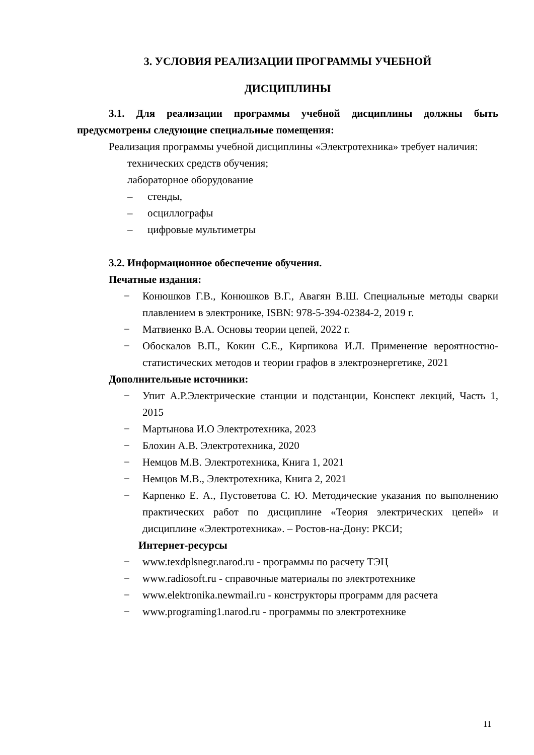3. УСЛОВИЯ РЕАЛИЗАЦИИ ПРОГРАММЫ УЧЕБНОЙ
ДИСЦИПЛИНЫ
3.1. Для реализации программы учебной дисциплины должны быть предусмотрены следующие специальные помещения:
Реализация программы учебной дисциплины «Электротехника» требует наличия:
технических средств обучения;
лабораторное оборудование
– стенды,
– осциллографы
– цифровые мультиметры
3.2. Информационное обеспечение обучения.
Печатные издания:
− Конюшков Г.В., Конюшков В.Г., Авагян В.Ш. Специальные методы сварки плавлением в электронике, ISBN: 978-5-394-02384-2, 2019 г.
− Матвиенко В.А. Основы теории цепей, 2022 г.
− Обоскалов В.П., Кокин С.Е., Кирпикова И.Л. Применение вероятностно-статистических методов и теории графов в электроэнергетике, 2021
Дополнительные источники:
− Упит А.Р.Электрические станции и подстанции, Конспект лекций, Часть 1, 2015
− Мартынова И.О Электротехника, 2023
− Блохин А.В. Электротехника, 2020
− Немцов М.В. Электротехника, Книга 1, 2021
− Немцов М.В., Электротехника, Книга 2, 2021
− Карпенко Е. А., Пустоветова С. Ю. Методические указания по выполнению практических работ по дисциплине «Теория электрических цепей» и дисциплине «Электротехника». – Ростов-на-Дону: РКСИ;
Интернет-ресурсы
− www.texdplsnegr.narod.ru - программы по расчету ТЭЦ
− www.radiosoft.ru - справочные материалы по электротехнике
− www.elektronika.newmail.ru - конструкторы программ для расчета
− www.programing1.narod.ru - программы по электротехнике
11